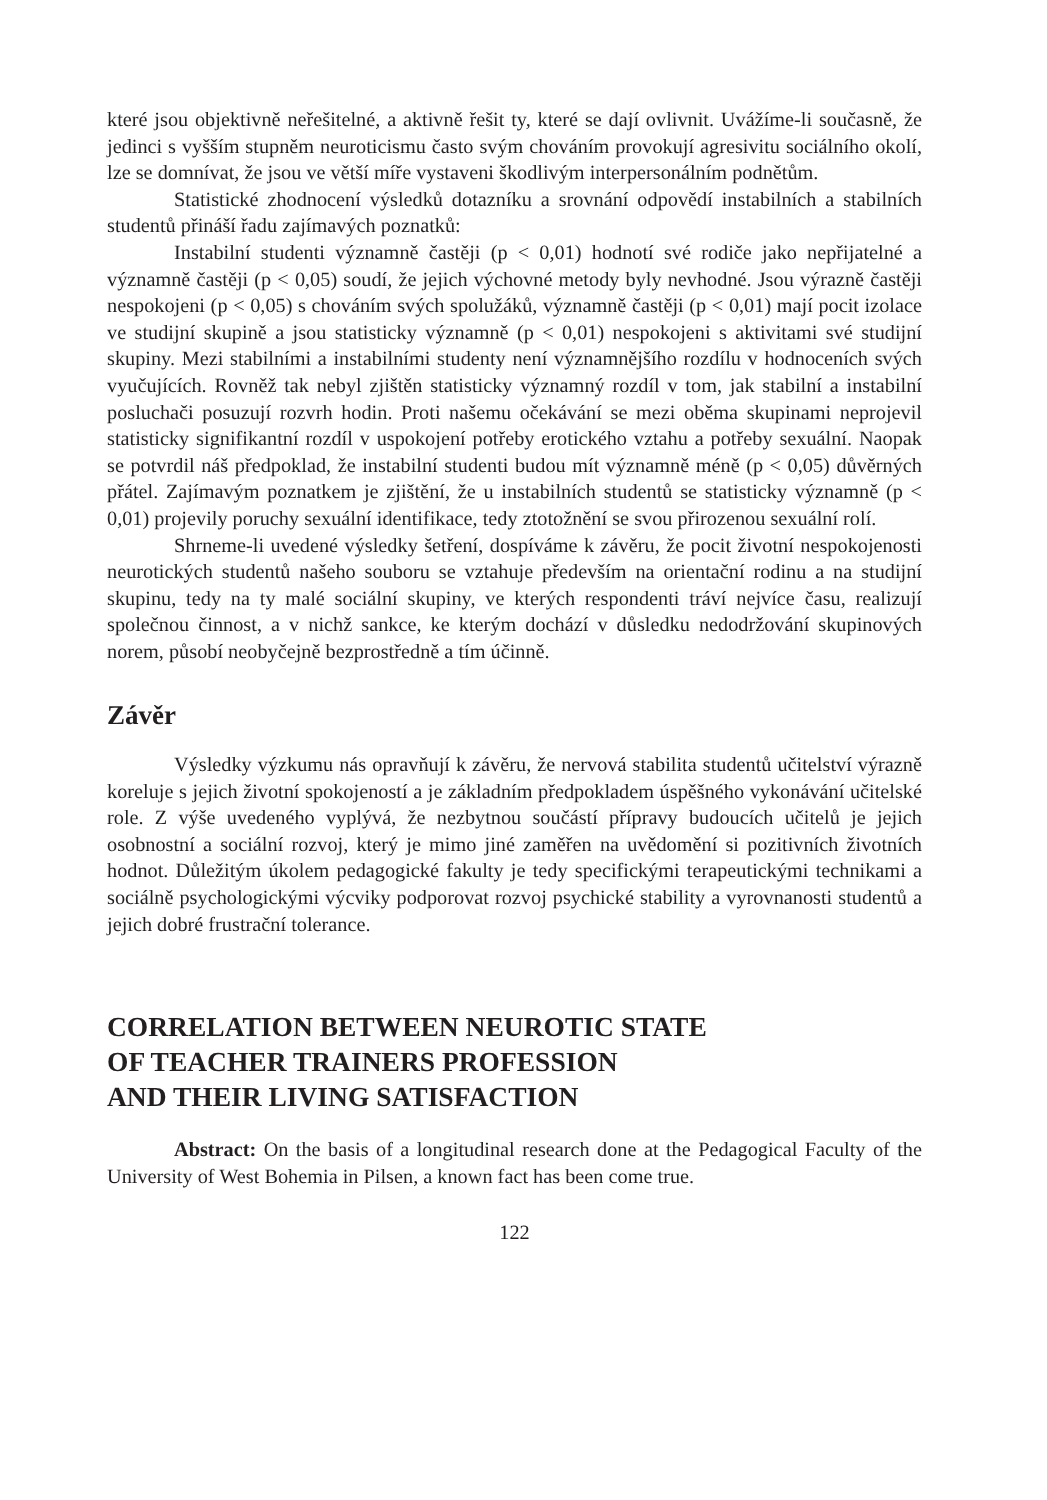které jsou objektivně neřešitelné, a aktivně řešit ty, které se dají ovlivnit. Uvážíme-li současně, že jedinci s vyšším stupněm neuroticismu často svým chováním provokují agresivitu sociálního okolí, lze se domnívat, že jsou ve větší míře vystaveni škodlivým interpersonálním podnětům.
Statistické zhodnocení výsledků dotazníku a srovnání odpovědí instabilních a stabilních studentů přináší řadu zajímavých poznatků:
Instabilní studenti významně častěji (p < 0,01) hodnotí své rodiče jako nepřijatelné a významně častěji (p < 0,05) soudí, že jejich výchovné metody byly nevhodné. Jsou výrazně častěji nespokojeni (p < 0,05) s chováním svých spolužáků, významně častěji (p < 0,01) mají pocit izolace ve studijní skupině a jsou statisticky významně (p < 0,01) nespokojeni s aktivitami své studijní skupiny. Mezi stabilními a instabilními studenty není významnějšího rozdílu v hodnoceních svých vyučujících. Rovněž tak nebyl zjištěn statisticky významný rozdíl v tom, jak stabilní a instabilní posluchači posuzují rozvrh hodin. Proti našemu očekávání se mezi oběma skupinami neprojevil statisticky signifikantní rozdíl v uspokojení potřeby erotického vztahu a potřeby sexuální. Naopak se potvrdil náš předpoklad, že instabilní studenti budou mít významně méně (p < 0,05) důvěrných přátel. Zajímavým poznatkem je zjištění, že u instabilních studentů se statisticky významně (p < 0,01) projevily poruchy sexuální identifikace, tedy ztotožnění se svou přirozenou sexuální rolí.
Shrneme-li uvedené výsledky šetření, dospíváme k závěru, že pocit životní nespokojenosti neurotických studentů našeho souboru se vztahuje především na orientační rodinu a na studijní skupinu, tedy na ty malé sociální skupiny, ve kterých respondenti tráví nejvíce času, realizují společnou činnost, a v nichž sankce, ke kterým dochází v důsledku nedodržování skupinových norem, působí neobyčejně bezprostředně a tím účinně.
Závěr
Výsledky výzkumu nás opravňují k závěru, že nervová stabilita studentů učitelství výrazně koreluje s jejich životní spokojeností a je základním předpokladem úspěšného vykonávání učitelské role. Z výše uvedeného vyplývá, že nezbytnou součástí přípravy budoucích učitelů je jejich osobnostní a sociální rozvoj, který je mimo jiné zaměřen na uvědomění si pozitivních životních hodnot. Důležitým úkolem pedagogické fakulty je tedy specifickými terapeutickými technikami a sociálně psychologickými výcviky podporovat rozvoj psychické stability a vyrovnanosti studentů a jejich dobré frustrační tolerance.
CORRELATION BETWEEN NEUROTIC STATE
OF TEACHER TRAINERS PROFESSION
AND THEIR LIVING SATISFACTION
Abstract: On the basis of a longitudinal research done at the Pedagogical Faculty of the University of West Bohemia in Pilsen, a known fact has been come true.
122